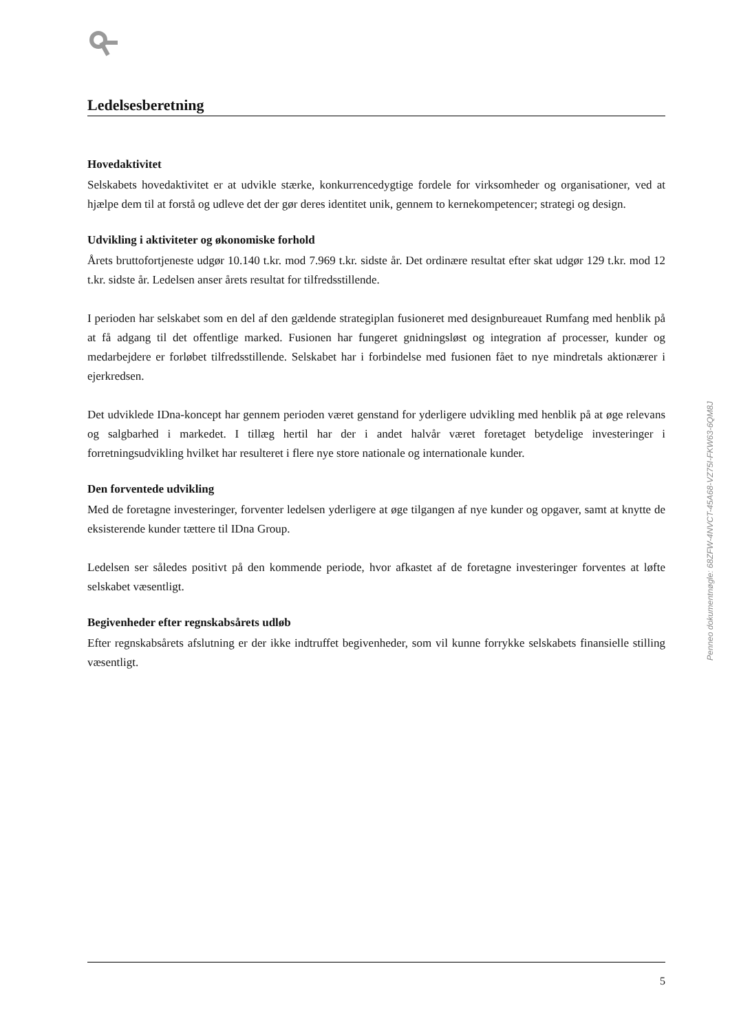Ledelsesberetning
Hovedaktivitet
Selskabets hovedaktivitet er at udvikle stærke, konkurrencedygtige fordele for virksomheder og organisationer, ved at hjælpe dem til at forstå og udleve det der gør deres identitet unik, gennem to kernekompetencer; strategi og design.
Udvikling i aktiviteter og økonomiske forhold
Årets bruttofortjeneste udgør 10.140 t.kr. mod 7.969 t.kr. sidste år. Det ordinære resultat efter skat udgør 129 t.kr. mod 12 t.kr. sidste år. Ledelsen anser årets resultat for tilfredsstillende.
I perioden har selskabet som en del af den gældende strategiplan fusioneret med designbureauet Rumfang med henblik på at få adgang til det offentlige marked. Fusionen har fungeret gnidningsløst og integration af processer, kunder og medarbejdere er forløbet tilfredsstillende. Selskabet har i forbindelse med fusionen fået to nye mindretals aktionærer i ejerkredsen.
Det udviklede IDna-koncept har gennem perioden været genstand for yderligere udvikling med henblik på at øge relevans og salgbarhed i markedet. I tillæg hertil har der i andet halvår været foretaget betydelige investeringer i forretningsudvikling hvilket har resulteret i flere nye store nationale og internationale kunder.
Den forventede udvikling
Med de foretagne investeringer, forventer ledelsen yderligere at øge tilgangen af nye kunder og opgaver, samt at knytte de eksisterende kunder tættere til IDna Group.
Ledelsen ser således positivt på den kommende periode, hvor afkastet af de foretagne investeringer forventes at løfte selskabet væsentligt.
Begivenheder efter regnskabsårets udløb
Efter regnskabsårets afslutning er der ikke indtruffet begivenheder, som vil kunne forrykke selskabets finansielle stilling væsentligt.
Penneo dokumentnøgle: 68ZFW-4NVCT-45A68-VZ75I-FKW63-6QM8J
5